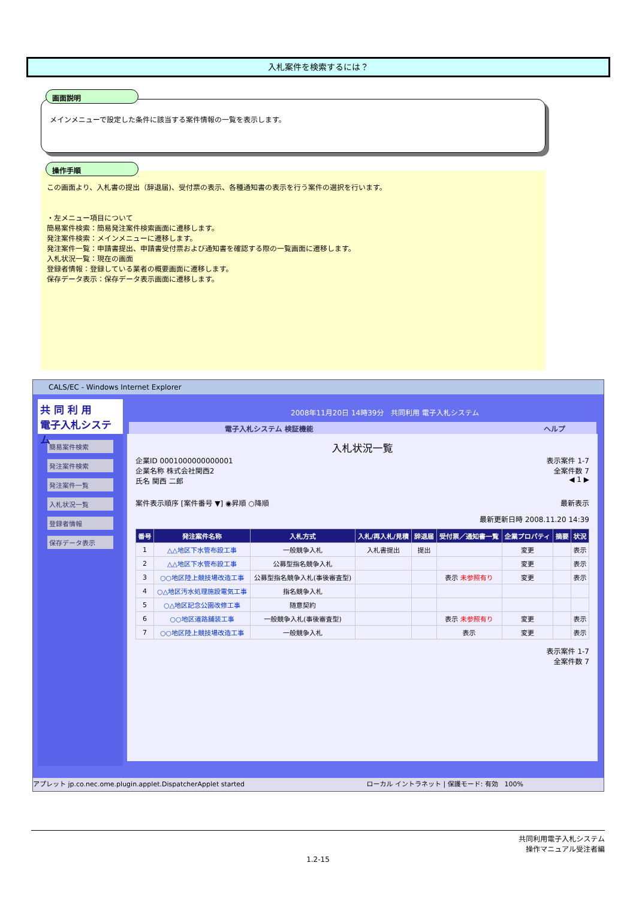入札案件を検索するには？
メインメニューで設定した条件に該当する案件情報の一覧を表示します。
画面説明
この画面より、入札書の提出（辞退届)、受付票の表示、各種通知書の表示を行う案件の選択を行います。
・左メニュー項目について
簡易案件検索：簡易発注案件検索画面に遷移します。
発注案件検索：メインメニューに遷移します。
発注案件一覧：申請書提出、申請書受付票および通知書を確認する際の一覧画面に遷移します。
入札状況一覧：現在の画面
登録者情報：登録している業者の概要画面に遷移します。
保存データ表示：保存データ表示画面に遷移します。
操作手順
CALS/EC - Windows Internet Explorer
共 同 利 用
電子入札システム
簡易案件検索
発注案件検索
発注案件一覧
入札状況一覧
登録者情報
保存データ表示
2008年11月20日 14時39分 共同利用 電子入札システム
電子入札システム 検証機能 ヘルプ
入札状況一覧
表示案件 1-7
全案件数 7
◀ 1 ▶
企業ID 0001000000000001
企業名称 株式会社関西2
氏名 関西 二郎
案件表示順序 [案件番号 ▼] ◉昇順 ○降順 最新表示
最新更新日時 2008.11.20 14:39
| 番号 | 発注案件名称 | 入札方式 | 入札/再入札/見積 | 辞退届 | 受付票／通知書一覧 | 企業プロパティ | 摘要 | 状況 |
| --- | --- | --- | --- | --- | --- | --- | --- | --- |
| 1 | △△地区下水管布設工事 | 一般競争入札 | 入札書提出 | 提出 | | 変更 | | 表示 |
| 2 | △△地区下水管布設工事 | 公募型指名競争入札 | | | | 変更 | | 表示 |
| 3 | ○○地区陸上競技場改造工事 | 公募型指名競争入札(事後審査型) | | | 表示 未参照有り | 変更 | | 表示 |
| 4 | ○△地区汚水処理施設電気工事 | 指名競争入札 | | | | | | |
| 5 | ○△地区記念公園改修工事 | 随意契約 | | | | | | |
| 6 | ○○地区道路舗装工事 | 一般競争入札(事後審査型) | | | 表示 未参照有り | 変更 | | 表示 |
| 7 | ○○地区陸上競技場改造工事 | 一般競争入札 | | | 表示 | 変更 | | 表示 |
表示案件 1-7
全案件数 7
アプレット jp.co.nec.ome.plugin.applet.DispatcherApplet started ローカル イントラネット | 保護モード: 有効 100%
共同利用電子入札システム
操作マニュアル受注者編
1.2-15